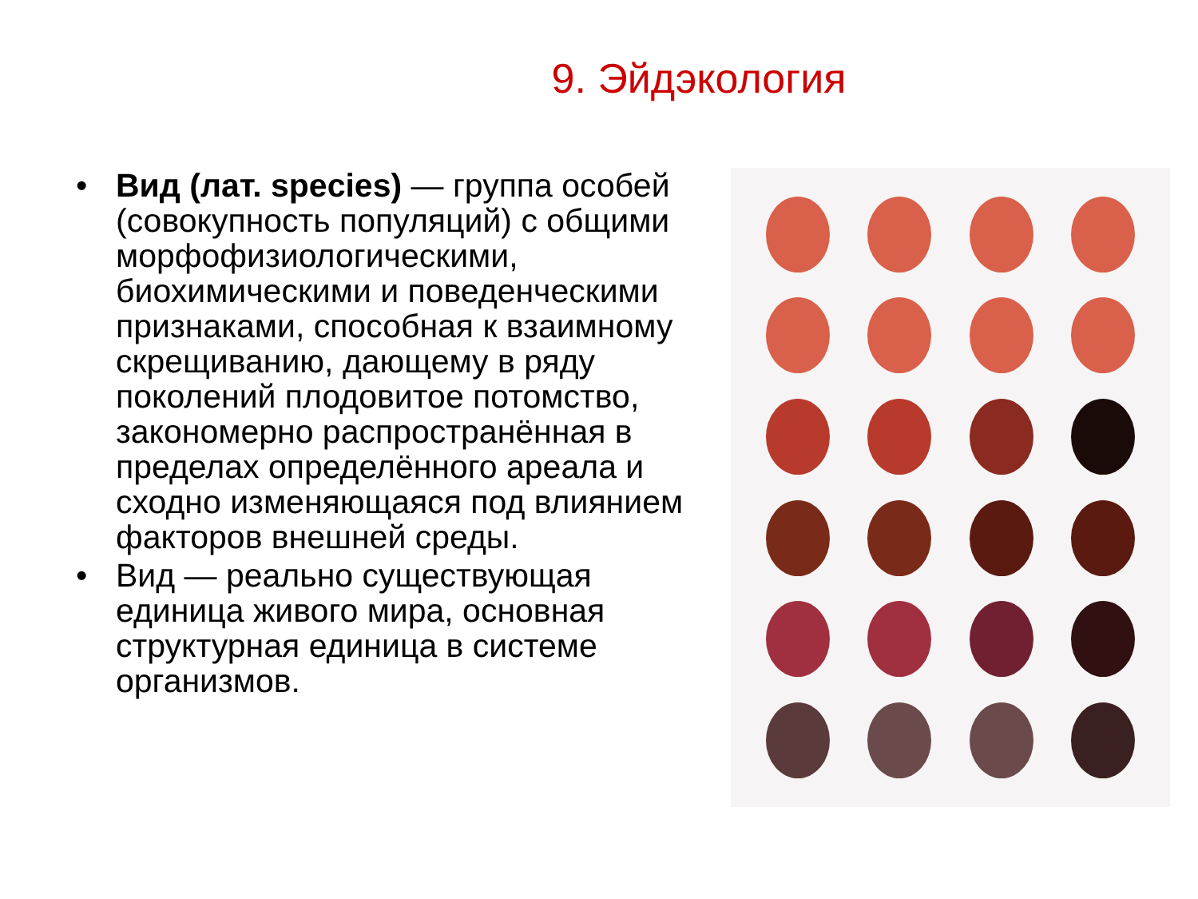9. Эйдэкология
• Вид (лат. species) — группа особей (совокупность популяций) с общими морфофизиологическими, биохимическими и поведенческими признаками, способная к взаимному скрещиванию, дающему в ряду поколений плодовитое потомство, закономерно распространённая в пределах определённого ареала и сходно изменяющаяся под влиянием факторов внешней среды.
• Вид — реально существующая единица живого мира, основная структурная единица в системе организмов.